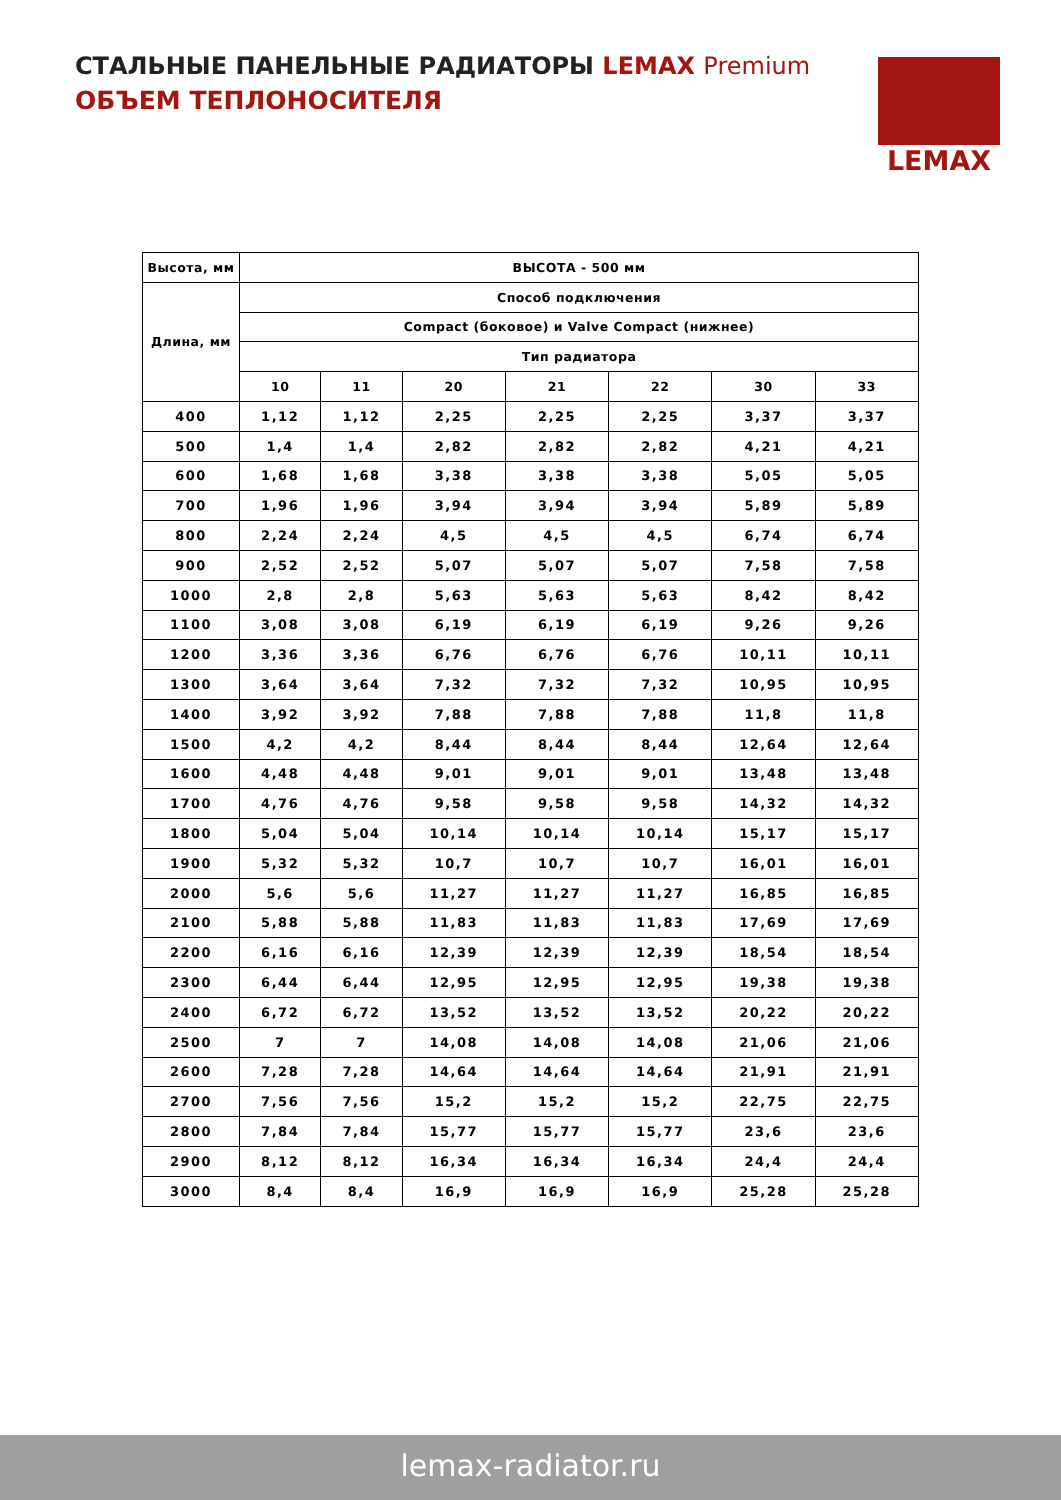СТАЛЬНЫЕ ПАНЕЛЬНЫЕ РАДИАТОРЫ LEMAX Premium
ОБЪЕМ ТЕПЛОНОСИТЕЛЯ
LEMAX
| Высота, мм | ВЫСОТА - 500 мм | | | | | | |
| --- | --- | --- | --- | --- | --- | --- | --- |
| Длина, мм | Способ подключения | | | | | | |
| | Compact (боковое) и Valve Compact (нижнее) | | | | | | |
| | Тип радиатора | | | | | | |
| | 10 | 11 | 20 | 21 | 22 | 30 | 33 |
| 400 | 1,12 | 1,12 | 2,25 | 2,25 | 2,25 | 3,37 | 3,37 |
| 500 | 1,4 | 1,4 | 2,82 | 2,82 | 2,82 | 4,21 | 4,21 |
| 600 | 1,68 | 1,68 | 3,38 | 3,38 | 3,38 | 5,05 | 5,05 |
| 700 | 1,96 | 1,96 | 3,94 | 3,94 | 3,94 | 5,89 | 5,89 |
| 800 | 2,24 | 2,24 | 4,5 | 4,5 | 4,5 | 6,74 | 6,74 |
| 900 | 2,52 | 2,52 | 5,07 | 5,07 | 5,07 | 7,58 | 7,58 |
| 1000 | 2,8 | 2,8 | 5,63 | 5,63 | 5,63 | 8,42 | 8,42 |
| 1100 | 3,08 | 3,08 | 6,19 | 6,19 | 6,19 | 9,26 | 9,26 |
| 1200 | 3,36 | 3,36 | 6,76 | 6,76 | 6,76 | 10,11 | 10,11 |
| 1300 | 3,64 | 3,64 | 7,32 | 7,32 | 7,32 | 10,95 | 10,95 |
| 1400 | 3,92 | 3,92 | 7,88 | 7,88 | 7,88 | 11,8 | 11,8 |
| 1500 | 4,2 | 4,2 | 8,44 | 8,44 | 8,44 | 12,64 | 12,64 |
| 1600 | 4,48 | 4,48 | 9,01 | 9,01 | 9,01 | 13,48 | 13,48 |
| 1700 | 4,76 | 4,76 | 9,58 | 9,58 | 9,58 | 14,32 | 14,32 |
| 1800 | 5,04 | 5,04 | 10,14 | 10,14 | 10,14 | 15,17 | 15,17 |
| 1900 | 5,32 | 5,32 | 10,7 | 10,7 | 10,7 | 16,01 | 16,01 |
| 2000 | 5,6 | 5,6 | 11,27 | 11,27 | 11,27 | 16,85 | 16,85 |
| 2100 | 5,88 | 5,88 | 11,83 | 11,83 | 11,83 | 17,69 | 17,69 |
| 2200 | 6,16 | 6,16 | 12,39 | 12,39 | 12,39 | 18,54 | 18,54 |
| 2300 | 6,44 | 6,44 | 12,95 | 12,95 | 12,95 | 19,38 | 19,38 |
| 2400 | 6,72 | 6,72 | 13,52 | 13,52 | 13,52 | 20,22 | 20,22 |
| 2500 | 7 | 7 | 14,08 | 14,08 | 14,08 | 21,06 | 21,06 |
| 2600 | 7,28 | 7,28 | 14,64 | 14,64 | 14,64 | 21,91 | 21,91 |
| 2700 | 7,56 | 7,56 | 15,2 | 15,2 | 15,2 | 22,75 | 22,75 |
| 2800 | 7,84 | 7,84 | 15,77 | 15,77 | 15,77 | 23,6 | 23,6 |
| 2900 | 8,12 | 8,12 | 16,34 | 16,34 | 16,34 | 24,4 | 24,4 |
| 3000 | 8,4 | 8,4 | 16,9 | 16,9 | 16,9 | 25,28 | 25,28 |
lemax-radiator.ru